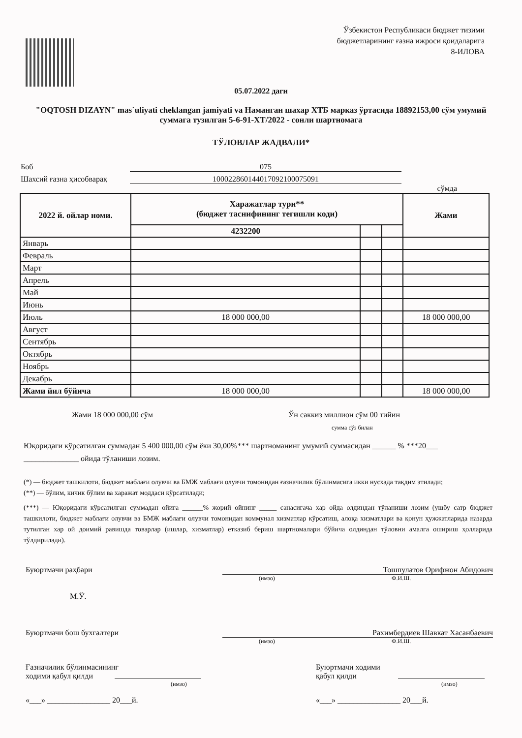Ўзбекистон Республикаси бюджет тизими
бюджетларининг ғазна ижроси қоидаларига
8-ИЛОВА
05.07.2022 даги
"OQTOSH DIZAYN" mas`uliyati cheklangan jamiyati va Наманган шахар ХТБ марказ ўртасида 18892153,00 сўм умумий суммага тузилган 5-6-91-ХТ/2022 - сонли шартномага
ТЎЛОВЛАР ЖАДВАЛИ*
Боб 075
Шахсий ғазна ҳисобварақ 10002286014401709210007509​1
сўмда
| 2022 й. ойлар номи. | Харажатлар тури** (бюджет таснифининг тегишли коди) | | | Жами |
| --- | --- | --- | --- | --- |
| | 4232200 | | | |
| Январь | | | | |
| Февраль | | | | |
| Март | | | | |
| Апрель | | | | |
| Май | | | | |
| Июнь | | | | |
| Июль | 18 000 000,00 | | | 18 000 000,00 |
| Август | | | | |
| Сентябрь | | | | |
| Октябрь | | | | |
| Ноябрь | | | | |
| Декабрь | | | | |
| Жами йил бўйича | 18 000 000,00 | | | 18 000 000,00 |
Жами 18 000 000,00 сўм Ўн саккиз миллион сўм 00 тийин
сумма сўз билан
Юқоридаги кўрсатилган суммадан 5 400 000,00 сўм ёки 30,00%*** шартноманинг умумий суммасидан ______ % ***20___ ______________ ойида тўланиши лозим.
(*) — бюджет ташкилоти, бюджет маблағи олувчи ва БМЖ маблағи олувчи томонидан ғазначилик бўлинмасига икки нусхада тақдим этилади;
(**) — бўлим, кичик бўлим ва харажат моддаси кўрсатилади;
(***) — Юқоридаги кўрсатилган суммадан ойига ______% жорий ойнинг _____ санасигача хар ойда олдиндан тўланиши лозим (ушбу сатр бюджет ташкилоти, бюджет маблағи олувчи ва БМЖ маблағи олувчи томонидан коммунал хизматлар кўрсатиш, алоқа хизматлари ва қонун ҳужжатларида назарда тутилган хар ой доимий равишда товарлар (ишлар, хизматлар) етказиб бериш шартномалари бўйича олдиндан тўловни амалга ошириш ҳолларида тўлдирилади).
Буюртмачи раҳбари Тошпулатов Орифжон Абидович
(имзо) Ф.И.Ш.
М.Ў.
Буюртмачи бош бухгалтери Рахимбердиев Шавкат Хасанбаевич
(имзо) Ф.И.Ш.
Ғазначилик бўлинмасининг
ходими қабул қилди
(имзо)
«___» ________________ 20___й.
Буюртмачи ходими
қабул қилди
(имзо)
«___» ________________ 20___й.